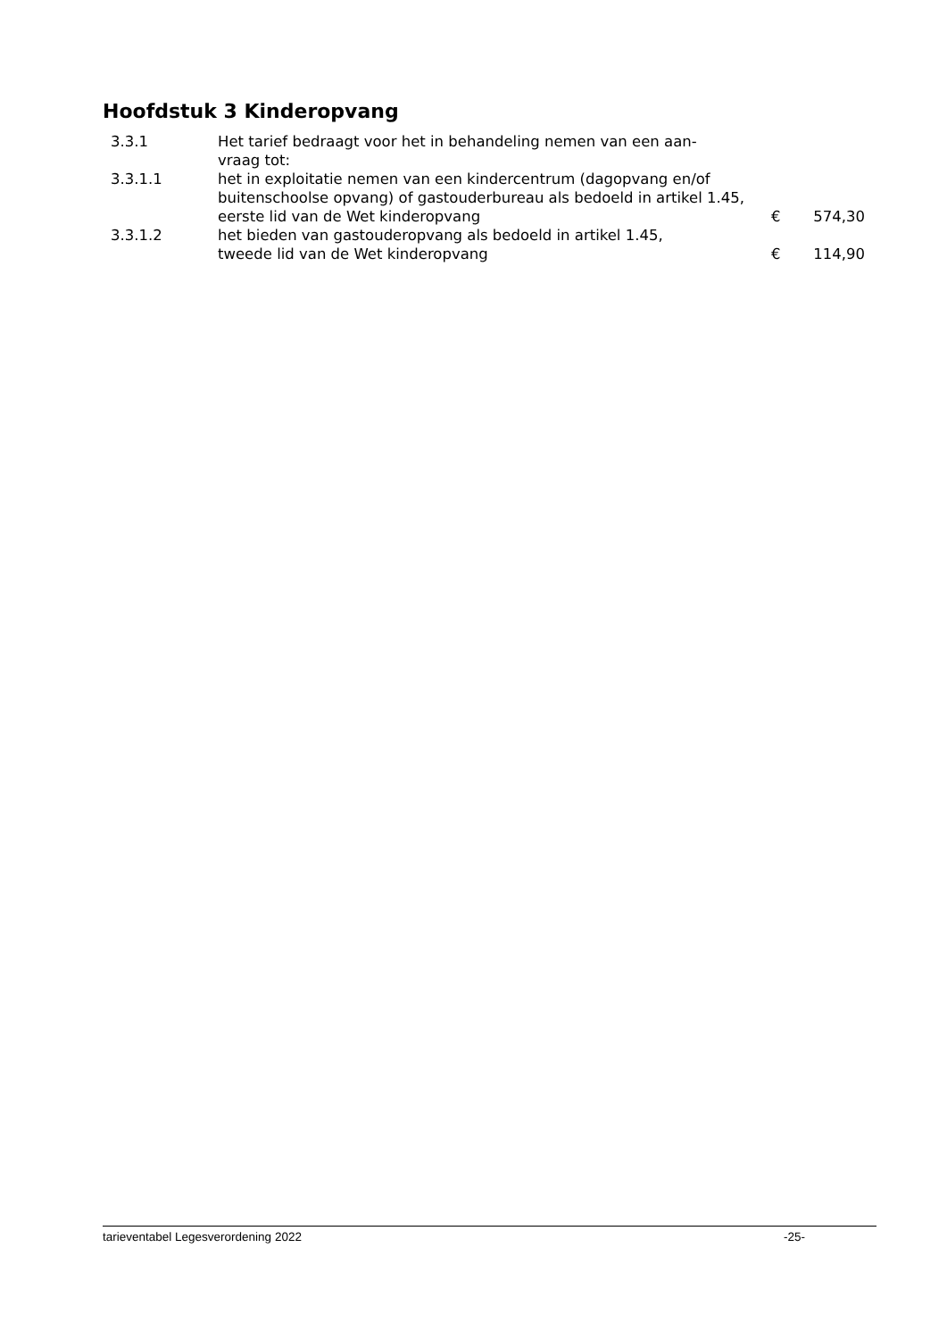Hoofdstuk 3 Kinderopvang
| 3.3.1 | Het tarief bedraagt voor het in behandeling nemen van een aan- vraag tot: | | |
| 3.3.1.1 | het in exploitatie nemen van een kindercentrum (dagopvang en/of buitenschoolse opvang) of gastouderbureau als bedoeld in artikel 1.45, eerste lid van de Wet kinderopvang | € | 574,30 |
| 3.3.1.2 | het bieden van gastouderopvang als bedoeld in artikel 1.45, tweede lid van de Wet kinderopvang | € | 114,90 |
tarieventabel Legesverordening 2022 -25-